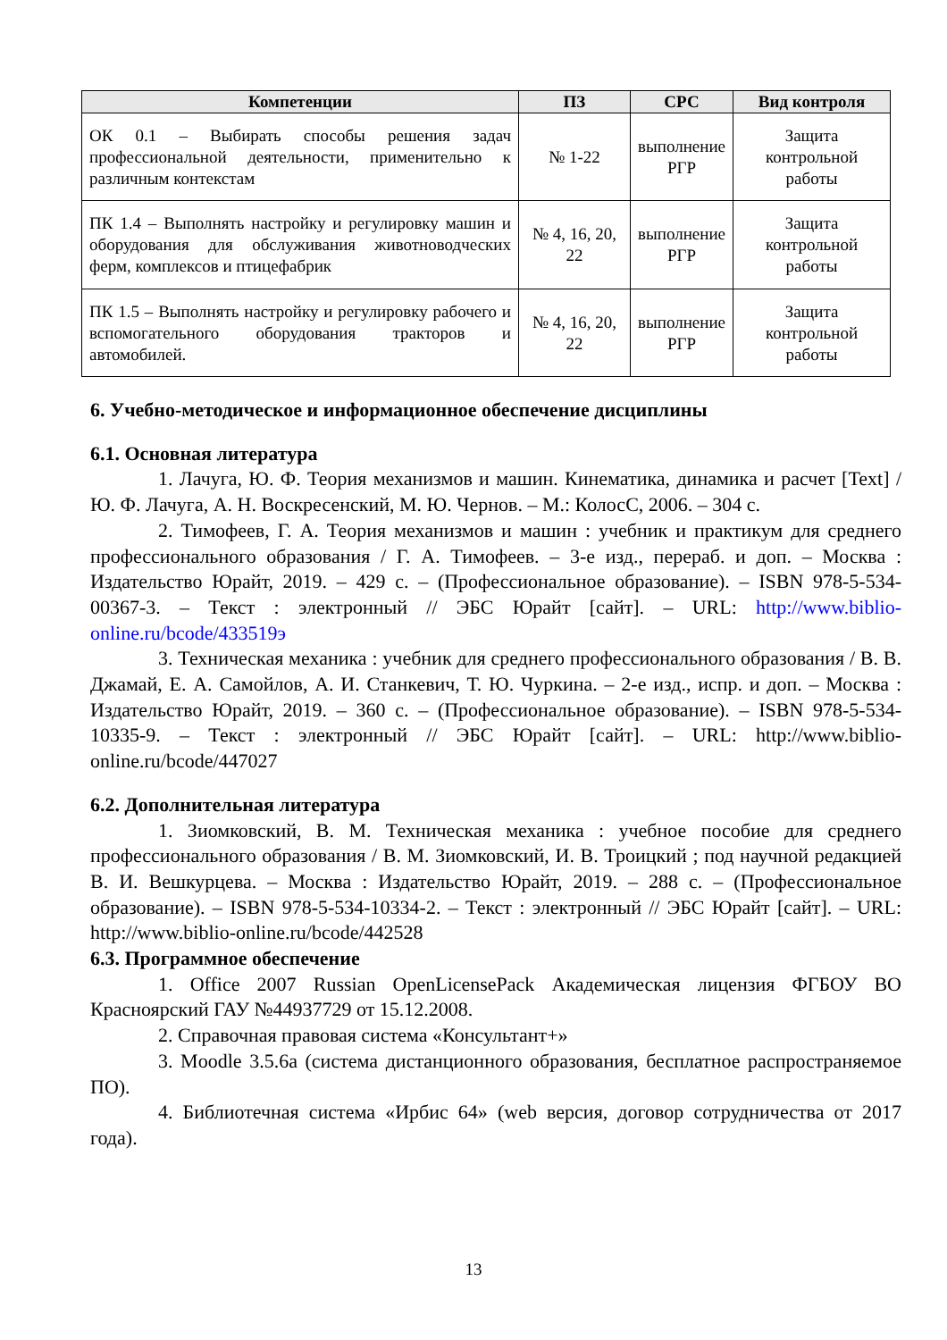| Компетенции | ПЗ | СРС | Вид контроля |
| --- | --- | --- | --- |
| ОК 0.1 – Выбирать способы решения задач профессиональной деятельности, применительно к различным контекстам | № 1-22 | выполнение РГР | Защита контрольной работы |
| ПК 1.4 – Выполнять настройку и регулировку машин и оборудования для обслуживания животноводческих ферм, комплексов и птицефабрик | № 4, 16, 20, 22 | выполнение РГР | Защита контрольной работы |
| ПК 1.5 – Выполнять настройку и регулировку рабочего и вспомогательного оборудования тракторов и автомобилей. | № 4, 16, 20, 22 | выполнение РГР | Защита контрольной работы |
6. Учебно-методическое и информационное обеспечение дисциплины
6.1. Основная литература
1. Лачуга, Ю. Ф. Теория механизмов и машин. Кинематика, динамика и расчет [Text] / Ю. Ф. Лачуга, А. Н. Воскресенский, М. Ю. Чернов. – М.: КолосС, 2006. – 304 с.
2. Тимофеев, Г. А. Теория механизмов и машин : учебник и практикум для среднего профессионального образования / Г. А. Тимофеев. – 3-е изд., перераб. и доп. – Москва : Издательство Юрайт, 2019. – 429 с. – (Профессиональное образование). – ISBN 978-5-534-00367-3. – Текст : электронный // ЭБС Юрайт [сайт]. – URL: http://www.biblio-online.ru/bcode/433519э
3. Техническая механика : учебник для среднего профессионального образования / В. В. Джамай, Е. А. Самойлов, А. И. Станкевич, Т. Ю. Чуркина. – 2-е изд., испр. и доп. – Москва : Издательство Юрайт, 2019. – 360 с. – (Профессиональное образование). – ISBN 978-5-534-10335-9. – Текст : электронный // ЭБС Юрайт [сайт]. – URL: http://www.biblio-online.ru/bcode/447027
6.2. Дополнительная литература
1. Зиомковский, В. М. Техническая механика : учебное пособие для среднего профессионального образования / В. М. Зиомковский, И. В. Троицкий ; под научной редакцией В. И. Вешкурцева. – Москва : Издательство Юрайт, 2019. – 288 с. – (Профессиональное образование). – ISBN 978-5-534-10334-2. – Текст : электронный // ЭБС Юрайт [сайт]. – URL: http://www.biblio-online.ru/bcode/442528
6.3. Программное обеспечение
1. Office 2007 Russian OpenLicensePack Академическая лицензия ФГБОУ ВО Красноярский ГАУ №44937729 от 15.12.2008.
2. Справочная правовая система «Консультант+»
3. Moodle 3.5.6a (система дистанционного образования, бесплатное распространяемое ПО).
4. Библиотечная система «Ирбис 64» (web версия, договор сотрудничества от 2017 года).
13